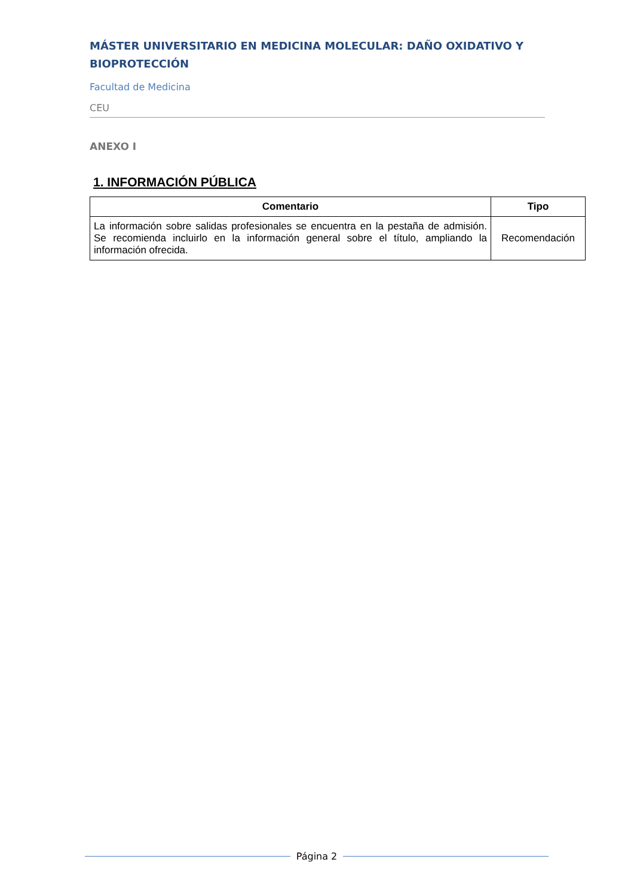MÁSTER UNIVERSITARIO EN MEDICINA MOLECULAR: DAÑO OXIDATIVO Y BIOPROTECCIÓN
Facultad de Medicina
CEU
ANEXO I
1. INFORMACIÓN PÚBLICA
| Comentario | Tipo |
| --- | --- |
| La información sobre salidas profesionales se encuentra en la pestaña de admisión. Se recomienda incluirlo en la información general sobre el título, ampliando la información ofrecida. | Recomendación |
Página 2